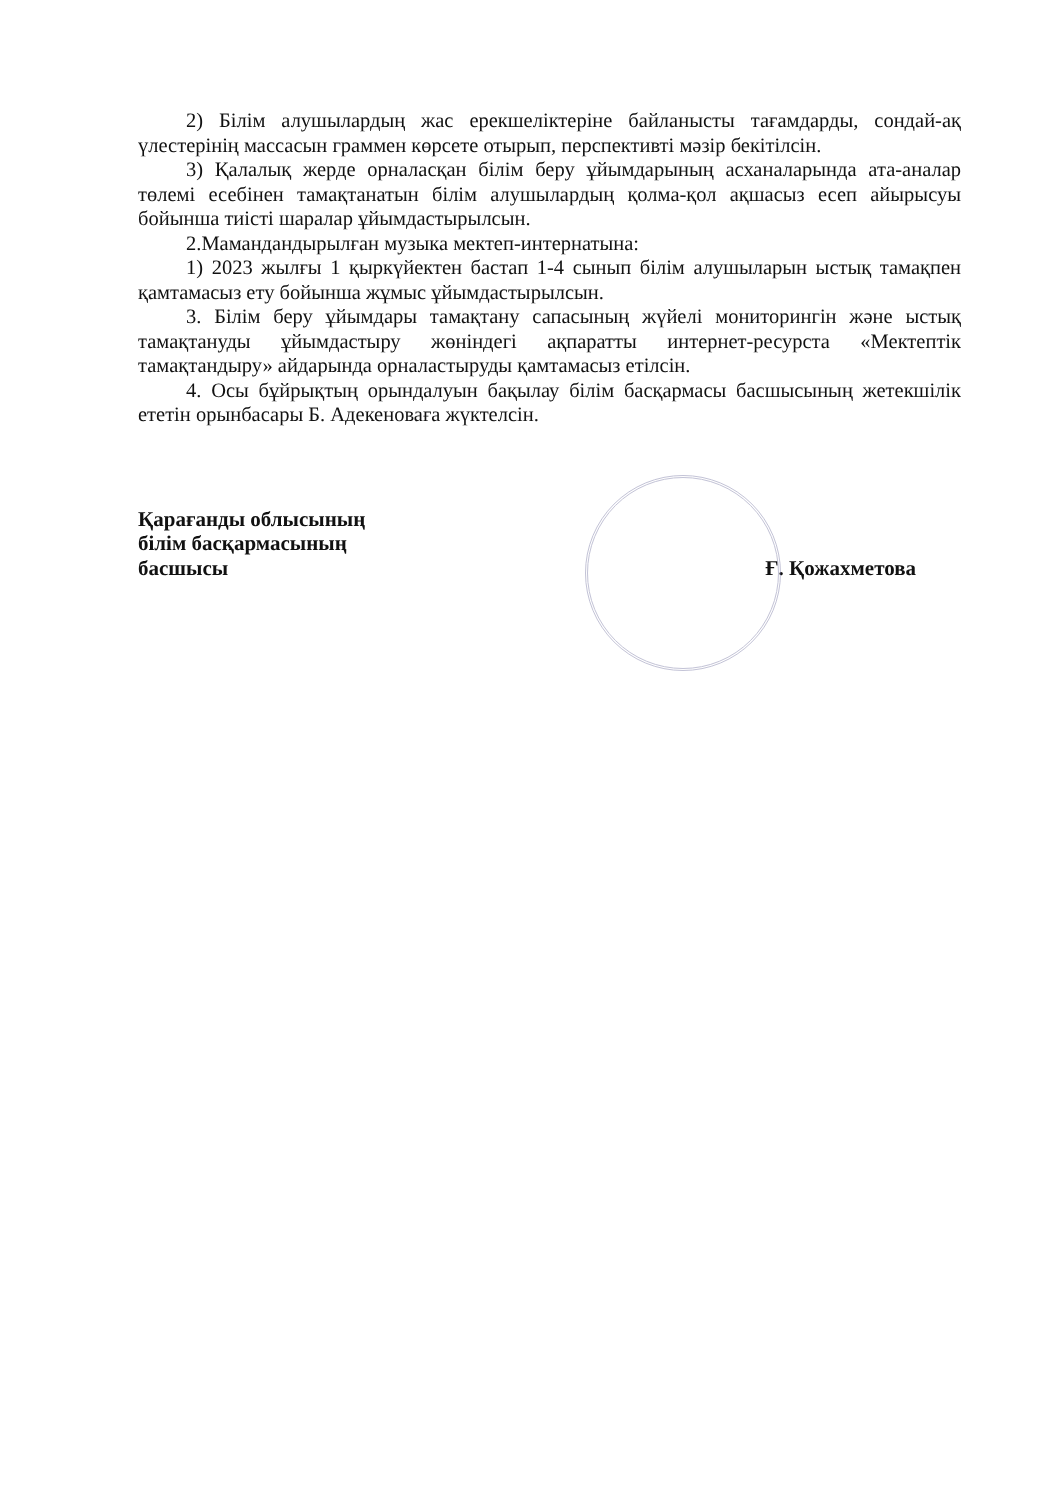2) Білім алушылардың жас ерекшеліктеріне байланысты тағамдарды, сондай-ақ үлестерінің массасын граммен көрсете отырып, перспективті мәзір бекітілсін.
3) Қалалық жерде орналасқан білім беру ұйымдарының асханаларында ата-аналар төлемі есебінен тамақтанатын білім алушылардың қолма-қол ақшасыз есеп айырысуы бойынша тиісті шаралар ұйымдастырылсын.
2.Мамандандырылған музыка мектеп-интернатына:
1) 2023 жылғы 1 қыркүйектен бастап 1-4 сынып білім алушыларын ыстық тамақпен қамтамасыз ету бойынша жұмыс ұйымдастырылсын.
3. Білім беру ұйымдары тамақтану сапасының жүйелі мониторингін және ыстық тамақтануды ұйымдастыру жөніндегі ақпаратты интернет-ресурста «Мектептік тамақтандыру» айдарында орналастыруды қамтамасыз етілсін.
4. Осы бұйрықтың орындалуын бақылау білім басқармасы басшысының жетекшілік ететін орынбасары Б. Адекеноваға жүктелсін.
Қарағанды облысының
білім басқармасының
басшысы
Ғ. Қожахметова